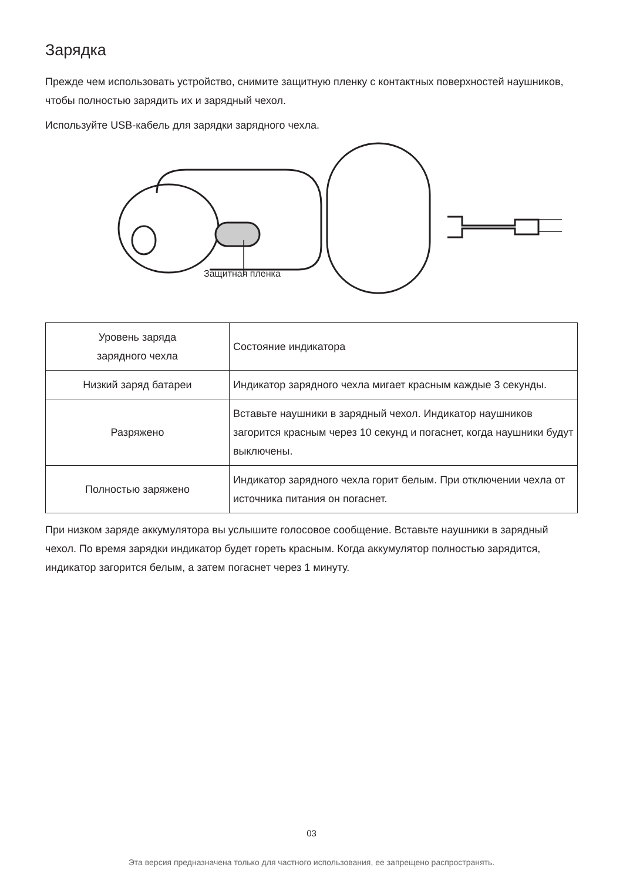Зарядка
Прежде чем использовать устройство, снимите защитную пленку с контактных поверхностей наушников, чтобы полностью зарядить их и зарядный чехол.
Используйте USB-кабель для зарядки зарядного чехла.
Защитная пленка
| Уровень заряда зарядного чехла | Состояние индикатора |
| Низкий заряд батареи | Индикатор зарядного чехла мигает красным каждые 3 секунды. |
| Разряжено | Вставьте наушники в зарядный чехол. Индикатор наушников загорится красным через 10 секунд и погаснет, когда наушники будут выключены. |
| Полностью заряжено | Индикатор зарядного чехла горит белым. При отключении чехла от источника питания он погаснет. |
При низком заряде аккумулятора вы услышите голосовое сообщение. Вставьте наушники в зарядный чехол. По время зарядки индикатор будет гореть красным. Когда аккумулятор полностью зарядится, индикатор загорится белым, а затем погаснет через 1 минуту.
03
Эта версия предназначена только для частного использования, ее запрещено распространять.